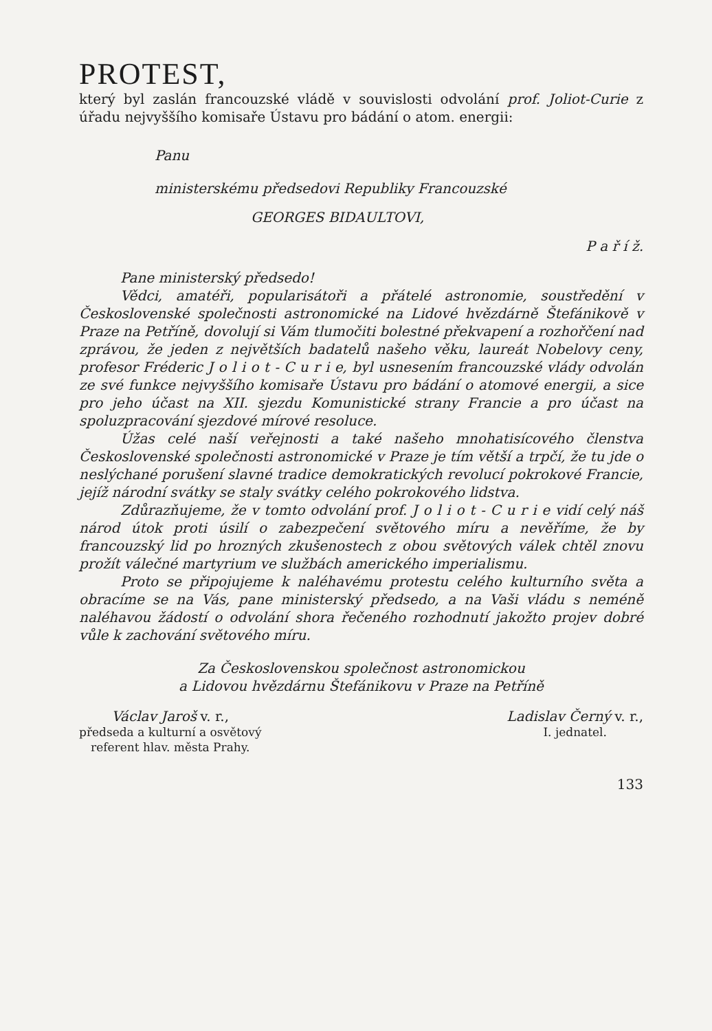PROTEST,
který byl zaslán francouzské vládě v souvislosti odvolání prof. Joliot-Curie z úřadu nejvyššího komisaře Ústavu pro bádání o atom. energii:
Panu
ministerskému předsedovi Republiky Francouzské
GEORGES BIDAULTOVI,
P a ř í ž.
Pane ministerský předsedo!
Vědci, amatéři, popularisátoři a přátelé astronomie, soustředění v Československé společnosti astronomické na Lidové hvězdárně Štefánikově v Praze na Petříně, dovolují si Vám tlumočiti bolestné překvapení a rozhořčení nad zprávou, že jeden z největších badatelů našeho věku, laureát Nobelovy ceny, profesor Fréderic J o l i o t - C u r i e, byl usnesením francouzské vlády odvolán ze své funkce nejvyššího komisaře Ústavu pro bádání o atomové energii, a sice pro jeho účast na XII. sjezdu Komunistické strany Francie a pro účast na spoluzpracování sjezdové mírové resoluce.
Úžas celé naší veřejnosti a také našeho mnohatisícového členstva Československé společnosti astronomické v Praze je tím větší a trpčí, že tu jde o neslýchané porušení slavné tradice demokratických revolucí pokrokové Francie, jejíž národní svátky se staly svátky celého pokrokového lidstva.
Zdůrazňujeme, že v tomto odvolání prof. J o l i o t - C u r i e vidí celý náš národ útok proti úsilí o zabezpečení světového míru a nevěříme, že by francouzský lid po hrozných zkušenostech z obou světových válek chtěl znovu prožít válečné martyrium ve službách amerického imperialismu.
Proto se připojujeme k naléhavému protestu celého kulturního světa a obracíme se na Vás, pane ministerský předsedo, a na Vaši vládu s neméně naléhavou žádostí o odvolání shora řečeného rozhodnutí jakožto projev dobré vůle k zachování světového míru.
Za Československou společnost astronomickou
a Lidovou hvězdárnu Štefánikovu v Praze na Petříně
Václav Jaroš v. r.,
předseda a kulturní a osvětový
referent hlav. města Prahy.
Ladislav Černý v. r.,
I. jednatel.
133